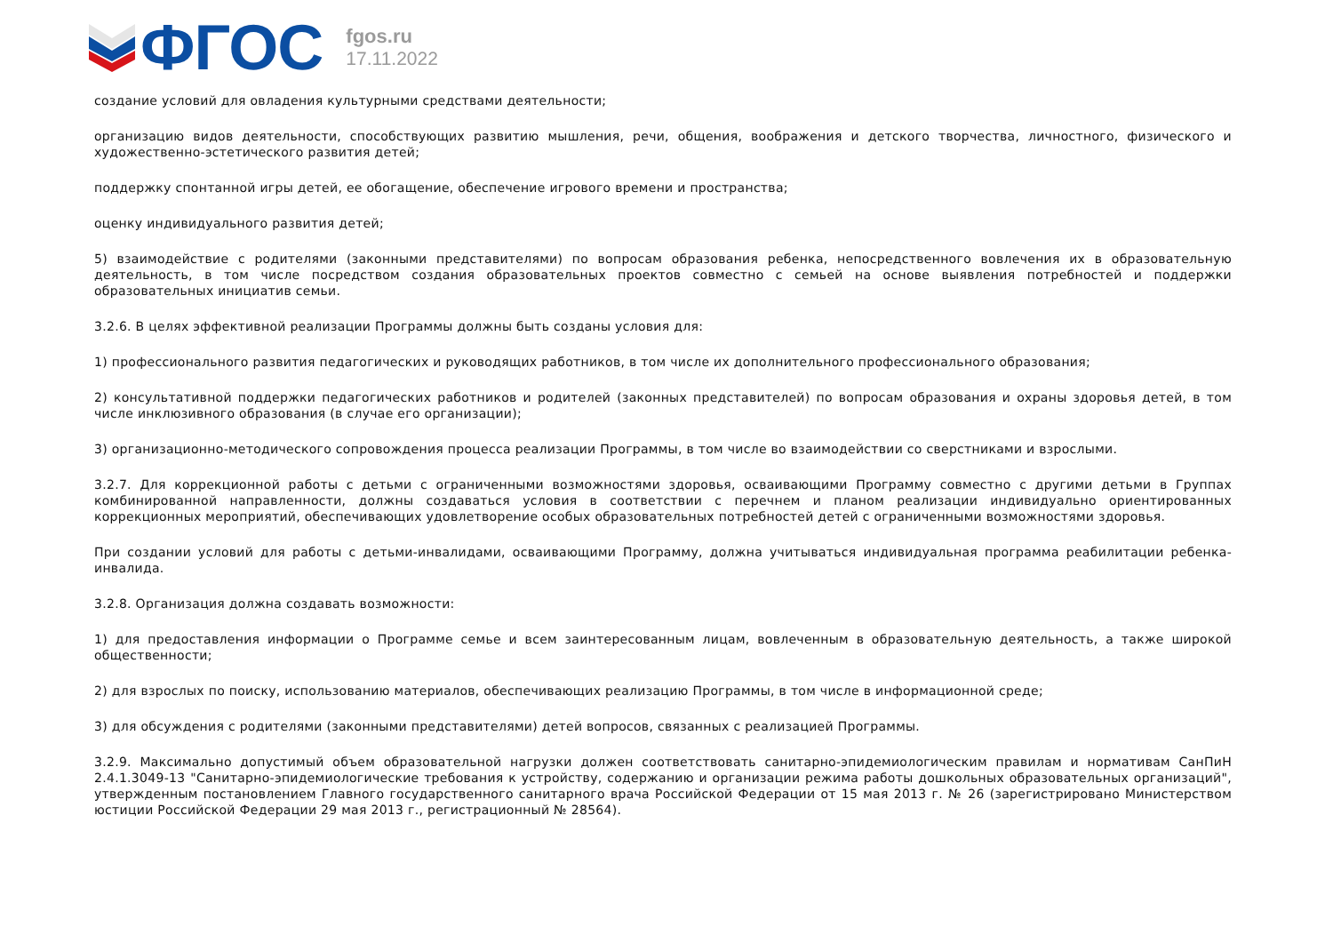ФГОС
fgos.ru
17.11.2022
создание условий для овладения культурными средствами деятельности;
организацию видов деятельности, способствующих развитию мышления, речи, общения, воображения и детского творчества, личностного, физического и художественно-эстетического развития детей;
поддержку спонтанной игры детей, ее обогащение, обеспечение игрового времени и пространства;
оценку индивидуального развития детей;
5) взаимодействие с родителями (законными представителями) по вопросам образования ребенка, непосредственного вовлечения их в образовательную деятельность, в том числе посредством создания образовательных проектов совместно с семьей на основе выявления потребностей и поддержки образовательных инициатив семьи.
3.2.6. В целях эффективной реализации Программы должны быть созданы условия для:
1) профессионального развития педагогических и руководящих работников, в том числе их дополнительного профессионального образования;
2) консультативной поддержки педагогических работников и родителей (законных представителей) по вопросам образования и охраны здоровья детей, в том числе инклюзивного образования (в случае его организации);
3) организационно-методического сопровождения процесса реализации Программы, в том числе во взаимодействии со сверстниками и взрослыми.
3.2.7. Для коррекционной работы с детьми с ограниченными возможностями здоровья, осваивающими Программу совместно с другими детьми в Группах комбинированной направленности, должны создаваться условия в соответствии с перечнем и планом реализации индивидуально ориентированных коррекционных мероприятий, обеспечивающих удовлетворение особых образовательных потребностей детей с ограниченными возможностями здоровья.
При создании условий для работы с детьми-инвалидами, осваивающими Программу, должна учитываться индивидуальная программа реабилитации ребенка-инвалида.
3.2.8. Организация должна создавать возможности:
1) для предоставления информации о Программе семье и всем заинтересованным лицам, вовлеченным в образовательную деятельность, а также широкой общественности;
2) для взрослых по поиску, использованию материалов, обеспечивающих реализацию Программы, в том числе в информационной среде;
3) для обсуждения с родителями (законными представителями) детей вопросов, связанных с реализацией Программы.
3.2.9. Максимально допустимый объем образовательной нагрузки должен соответствовать санитарно-эпидемиологическим правилам и нормативам СанПиН 2.4.1.3049-13 "Санитарно-эпидемиологические требования к устройству, содержанию и организации режима работы дошкольных образовательных организаций", утвержденным постановлением Главного государственного санитарного врача Российской Федерации от 15 мая 2013 г. № 26 (зарегистрировано Министерством юстиции Российской Федерации 29 мая 2013 г., регистрационный № 28564).